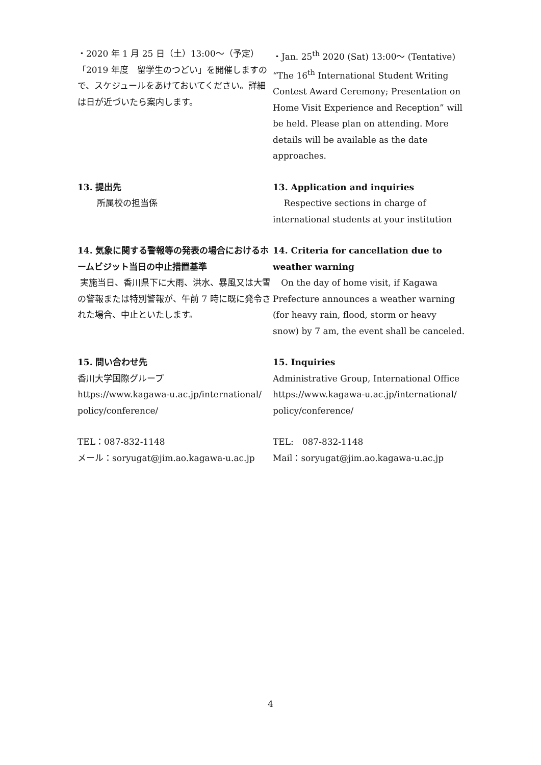・2020 年 1 月 25 日（土）13:00～（予定）「2019 年度　留学生のつどい」を開催しますので、スケジュールをあけておいてください。詳細は日が近づいたら案内します。
・Jan. 25<sup>th</sup> 2020 (Sat) 13:00～ (Tentative) “The 16<sup>th</sup> International Student Writing Contest Award Ceremony; Presentation on Home Visit Experience and Reception” will be held. Please plan on attending. More details will be available as the date approaches.
13. 提出先
所属校の担当係
13. Application and inquiries
Respective sections in charge of international students at your institution
14. 気象に関する警報等の発表の場合におけるホームビジット当日の中止措置基準
実施当日、香川県下に大雨、洪水、暴風又は大雪の警報または特別警報が、午前 7 時に既に発令された場合、中止といたします。
14. Criteria for cancellation due to weather warning
On the day of home visit, if Kagawa Prefecture announces a weather warning (for heavy rain, flood, storm or heavy snow) by 7 am, the event shall be canceled.
15. 問い合わせ先
香川大学国際グループ
https://www.kagawa-u.ac.jp/international/ policy/conference/
TEL：087-832-1148
メール：soryugat@jim.ao.kagawa-u.ac.jp
15. Inquiries
Administrative Group, International Office
https://www.kagawa-u.ac.jp/international/ policy/conference/
TEL:　087-832-1148
Mail：soryugat@jim.ao.kagawa-u.ac.jp
4